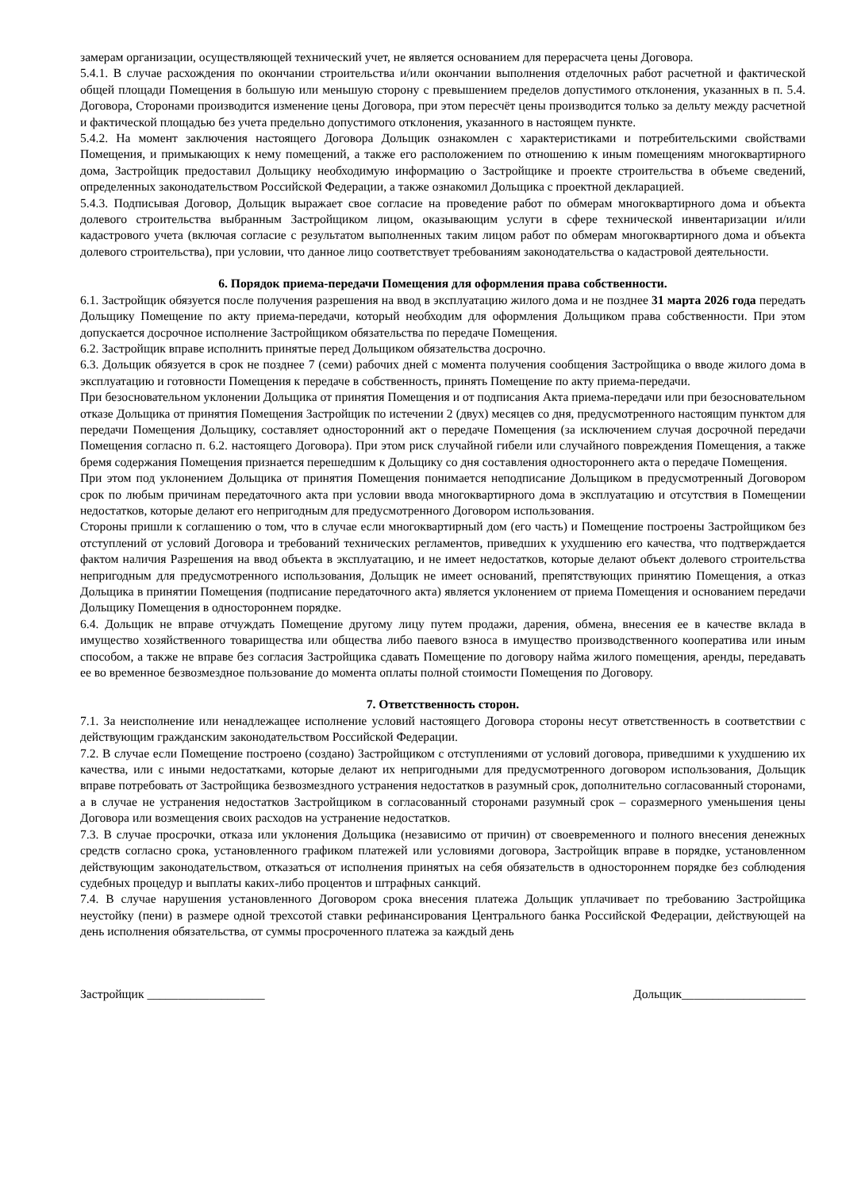замерам организации, осуществляющей технический учет, не является основанием для перерасчета цены Договора.
5.4.1. В случае расхождения по окончании строительства и/или окончании выполнения отделочных работ расчетной и фактической общей площади Помещения в большую или меньшую сторону с превышением пределов допустимого отклонения, указанных в п. 5.4. Договора, Сторонами производится изменение цены Договора, при этом пересчёт цены производится только за дельту между расчетной и фактической площадью без учета предельно допустимого отклонения, указанного в настоящем пункте.
5.4.2. На момент заключения настоящего Договора Дольщик ознакомлен с характеристиками и потребительскими свойствами Помещения, и примыкающих к нему помещений, а также его расположением по отношению к иным помещениям многоквартирного дома, Застройщик предоставил Дольщику необходимую информацию о Застройщике и проекте строительства в объеме сведений, определенных законодательством Российской Федерации, а также ознакомил Дольщика с проектной декларацией.
5.4.3. Подписывая Договор, Дольщик выражает свое согласие на проведение работ по обмерам многоквартирного дома и объекта долевого строительства выбранным Застройщиком лицом, оказывающим услуги в сфере технической инвентаризации и/или кадастрового учета (включая согласие с результатом выполненных таким лицом работ по обмерам многоквартирного дома и объекта долевого строительства), при условии, что данное лицо соответствует требованиям законодательства о кадастровой деятельности.
6. Порядок приема-передачи Помещения для оформления права собственности.
6.1. Застройщик обязуется после получения разрешения на ввод в эксплуатацию жилого дома и не позднее 31 марта 2026 года передать Дольщику Помещение по акту приема-передачи, который необходим для оформления Дольщиком права собственности. При этом допускается досрочное исполнение Застройщиком обязательства по передаче Помещения.
6.2. Застройщик вправе исполнить принятые перед Дольщиком обязательства досрочно.
6.3. Дольщик обязуется в срок не позднее 7 (семи) рабочих дней с момента получения сообщения Застройщика о вводе жилого дома в эксплуатацию и готовности Помещения к передаче в собственность, принять Помещение по акту приема-передачи.
При безосновательном уклонении Дольщика от принятия Помещения и от подписания Акта приема-передачи или при безосновательном отказе Дольщика от принятия Помещения Застройщик по истечении 2 (двух) месяцев со дня, предусмотренного настоящим пунктом для передачи Помещения Дольщику, составляет односторонний акт о передаче Помещения (за исключением случая досрочной передачи Помещения согласно п. 6.2. настоящего Договора). При этом риск случайной гибели или случайного повреждения Помещения, а также бремя содержания Помещения признается перешедшим к Дольщику со дня составления одностороннего акта о передаче Помещения.
При этом под уклонением Дольщика от принятия Помещения понимается неподписание Дольщиком в предусмотренный Договором срок по любым причинам передаточного акта при условии ввода многоквартирного дома в эксплуатацию и отсутствия в Помещении недостатков, которые делают его непригодным для предусмотренного Договором использования.
Стороны пришли к соглашению о том, что в случае если многоквартирный дом (его часть) и Помещение построены Застройщиком без отступлений от условий Договора и требований технических регламентов, приведших к ухудшению его качества, что подтверждается фактом наличия Разрешения на ввод объекта в эксплуатацию, и не имеет недостатков, которые делают объект долевого строительства непригодным для предусмотренного использования, Дольщик не имеет оснований, препятствующих принятию Помещения, а отказ Дольщика в принятии Помещения (подписание передаточного акта) является уклонением от приема Помещения и основанием передачи Дольщику Помещения в одностороннем порядке.
6.4. Дольщик не вправе отчуждать Помещение другому лицу путем продажи, дарения, обмена, внесения ее в качестве вклада в имущество хозяйственного товарищества или общества либо паевого взноса в имущество производственного кооператива или иным способом, а также не вправе без согласия Застройщика сдавать Помещение по договору найма жилого помещения, аренды, передавать ее во временное безвозмездное пользование до момента оплаты полной стоимости Помещения по Договору.
7. Ответственность сторон.
7.1. За неисполнение или ненадлежащее исполнение условий настоящего Договора стороны несут ответственность в соответствии с действующим гражданским законодательством Российской Федерации.
7.2. В случае если Помещение построено (создано) Застройщиком с отступлениями от условий договора, приведшими к ухудшению их качества, или с иными недостатками, которые делают их непригодными для предусмотренного договором использования, Дольщик вправе потребовать от Застройщика безвозмездного устранения недостатков в разумный срок, дополнительно согласованный сторонами, а в случае не устранения недостатков Застройщиком в согласованный сторонами разумный срок – соразмерного уменьшения цены Договора или возмещения своих расходов на устранение недостатков.
7.3. В случае просрочки, отказа или уклонения Дольщика (независимо от причин) от своевременного и полного внесения денежных средств согласно срока, установленного графиком платежей или условиями договора, Застройщик вправе в порядке, установленном действующим законодательством, отказаться от исполнения принятых на себя обязательств в одностороннем порядке без соблюдения судебных процедур и выплаты каких-либо процентов и штрафных санкций.
7.4. В случае нарушения установленного Договором срока внесения платежа Дольщик уплачивает по требованию Застройщика неустойку (пени) в размере одной трехсотой ставки рефинансирования Центрального банка Российской Федерации, действующей на день исполнения обязательства, от суммы просроченного платежа за каждый день
Застройщик ___________________ Дольщик____________________